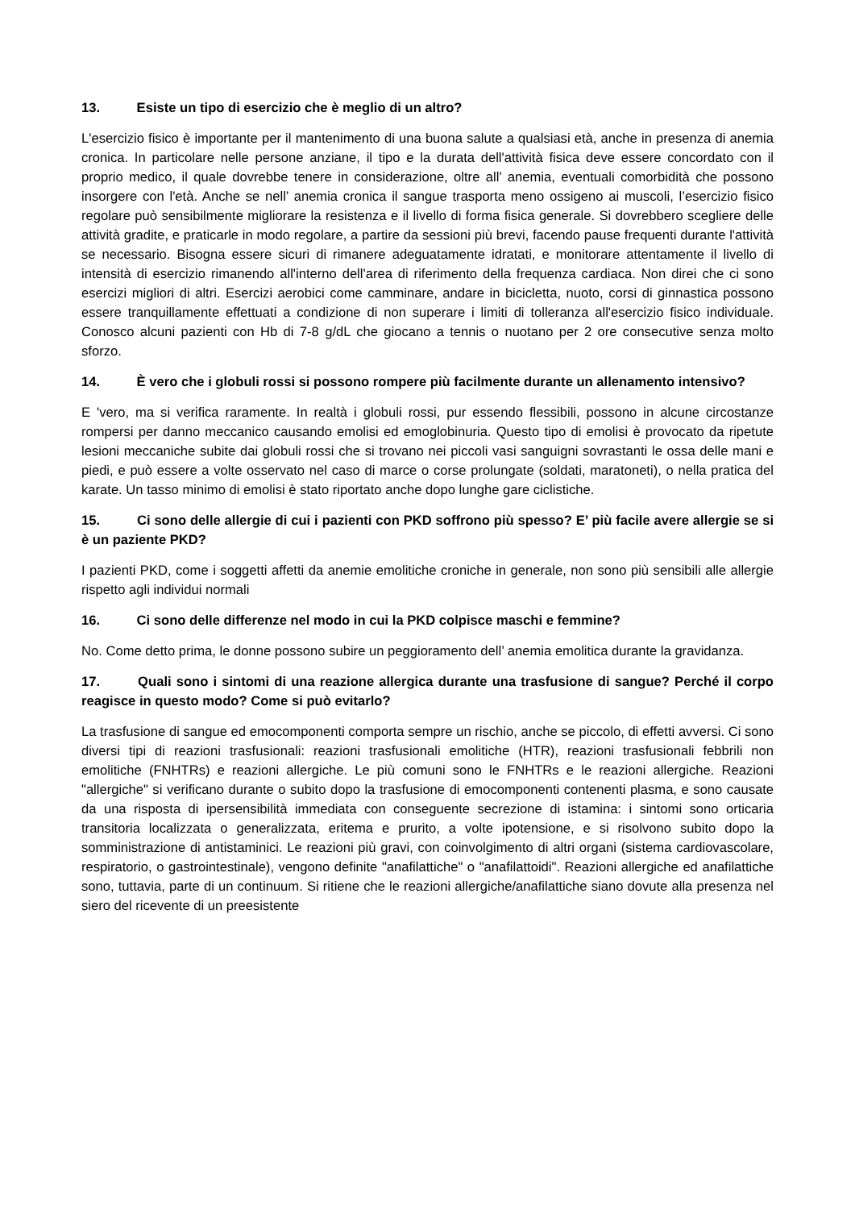13. Esiste un tipo di esercizio che è meglio di un altro?
L'esercizio fisico è importante per il mantenimento di una buona salute a qualsiasi età, anche in presenza di anemia cronica. In particolare nelle persone anziane, il tipo e la durata dell'attività fisica deve essere concordato con il proprio medico, il quale dovrebbe tenere in considerazione, oltre all’ anemia, eventuali comorbidità che possono insorgere con l'età. Anche se nell’ anemia cronica il sangue trasporta meno ossigeno ai muscoli, l’esercizio fisico regolare può sensibilmente migliorare la resistenza e il livello di forma fisica generale. Si dovrebbero scegliere delle attività gradite, e praticarle in modo regolare, a partire da sessioni più brevi, facendo pause frequenti durante l'attività se necessario. Bisogna essere sicuri di rimanere adeguatamente idratati, e monitorare attentamente il livello di intensità di esercizio rimanendo all'interno dell'area di riferimento della frequenza cardiaca. Non direi che ci sono esercizi migliori di altri. Esercizi aerobici come camminare, andare in bicicletta, nuoto, corsi di ginnastica possono essere tranquillamente effettuati a condizione di non superare i limiti di tolleranza all'esercizio fisico individuale. Conosco alcuni pazienti con Hb di 7-8 g/dL che giocano a tennis o nuotano per 2 ore consecutive senza molto sforzo.
14. È vero che i globuli rossi si possono rompere più facilmente durante un allenamento intensivo?
E 'vero, ma si verifica raramente. In realtà i globuli rossi, pur essendo flessibili, possono in alcune circostanze rompersi per danno meccanico causando emolisi ed emoglobinuria. Questo tipo di emolisi è provocato da ripetute lesioni meccaniche subite dai globuli rossi che si trovano nei piccoli vasi sanguigni sovrastanti le ossa delle mani e piedi, e può essere a volte osservato nel caso di marce o corse prolungate (soldati, maratoneti), o nella pratica del karate. Un tasso minimo di emolisi è stato riportato anche dopo lunghe gare ciclistiche.
15. Ci sono delle allergie di cui i pazienti con PKD soffrono più spesso? E’ più facile avere allergie se si è un paziente PKD?
I pazienti PKD, come i soggetti affetti da anemie emolitiche croniche in generale, non sono più sensibili alle allergie rispetto agli individui normali
16. Ci sono delle differenze nel modo in cui la PKD colpisce maschi e femmine?
No. Come detto prima, le donne possono subire un peggioramento dell’ anemia emolitica durante la gravidanza.
17. Quali sono i sintomi di una reazione allergica durante una trasfusione di sangue? Perché il corpo reagisce in questo modo? Come si può evitarlo?
La trasfusione di sangue ed emocomponenti comporta sempre un rischio, anche se piccolo, di effetti avversi. Ci sono diversi tipi di reazioni trasfusionali: reazioni trasfusionali emolitiche (HTR), reazioni trasfusionali febbrili non emolitiche (FNHTRs) e reazioni allergiche. Le più comuni sono le FNHTRs e le reazioni allergiche. Reazioni "allergiche" si verificano durante o subito dopo la trasfusione di emocomponenti contenenti plasma, e sono causate da una risposta di ipersensibilità immediata con conseguente secrezione di istamina: i sintomi sono orticaria transitoria localizzata o generalizzata, eritema e prurito, a volte ipotensione, e si risolvono subito dopo la somministrazione di antistaminici. Le reazioni più gravi, con coinvolgimento di altri organi (sistema cardiovascolare, respiratorio, o gastrointestinale), vengono definite "anafilattiche" o "anafilattoidi". Reazioni allergiche ed anafilattiche sono, tuttavia, parte di un continuum. Si ritiene che le reazioni allergiche/anafilattiche siano dovute alla presenza nel siero del ricevente di un preesistente